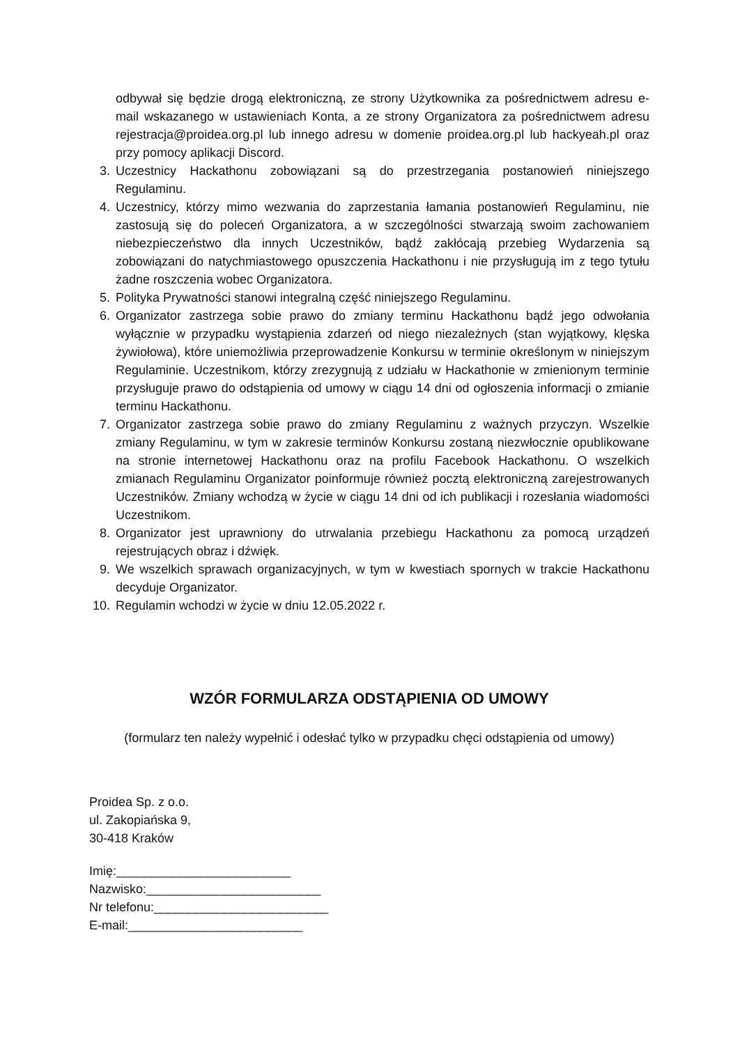odbywał się będzie drogą elektroniczną, ze strony Użytkownika za pośrednictwem adresu e-mail wskazanego w ustawieniach Konta, a ze strony Organizatora za pośrednictwem adresu rejestracja@proidea.org.pl lub innego adresu w domenie proidea.org.pl lub hackyeah.pl oraz przy pomocy aplikacji Discord.
3. Uczestnicy Hackathonu zobowiązani są do przestrzegania postanowień niniejszego Regulaminu.
4. Uczestnicy, którzy mimo wezwania do zaprzestania łamania postanowień Regulaminu, nie zastosują się do poleceń Organizatora, a w szczególności stwarzają swoim zachowaniem niebezpieczeństwo dla innych Uczestników, bądź zakłócają przebieg Wydarzenia są zobowiązani do natychmiastowego opuszczenia Hackathonu i nie przysługują im z tego tytułu żadne roszczenia wobec Organizatora.
5. Polityka Prywatności stanowi integralną część niniejszego Regulaminu.
6. Organizator zastrzega sobie prawo do zmiany terminu Hackathonu bądź jego odwołania wyłącznie w przypadku wystąpienia zdarzeń od niego niezależnych (stan wyjątkowy, klęska żywiołowa), które uniemożliwia przeprowadzenie Konkursu w terminie określonym w niniejszym Regulaminie. Uczestnikom, którzy zrezygnują z udziału w Hackathonie w zmienionym terminie przysługuje prawo do odstąpienia od umowy w ciągu 14 dni od ogłoszenia informacji o zmianie terminu Hackathonu.
7. Organizator zastrzega sobie prawo do zmiany Regulaminu z ważnych przyczyn. Wszelkie zmiany Regulaminu, w tym w zakresie terminów Konkursu zostaną niezwłocznie opublikowane na stronie internetowej Hackathonu oraz na profilu Facebook Hackathonu. O wszelkich zmianach Regulaminu Organizator poinformuje również pocztą elektroniczną zarejestrowanych Uczestników. Zmiany wchodzą w życie w ciągu 14 dni od ich publikacji i rozesłania wiadomości Uczestnikom.
8. Organizator jest uprawniony do utrwalania przebiegu Hackathonu za pomocą urządzeń rejestrujących obraz i dźwięk.
9. We wszelkich sprawach organizacyjnych, w tym w kwestiach spornych w trakcie Hackathonu decyduje Organizator.
10. Regulamin wchodzi w życie w dniu 12.05.2022 r.
WZÓR FORMULARZA ODSTĄPIENIA OD UMOWY
(formularz ten należy wypełnić i odesłać tylko w przypadku chęci odstąpienia od umowy)
Proidea Sp. z o.o.
ul. Zakopiańska 9,
30-418 Kraków
Imię:_________________________
Nazwisko:_________________________
Nr telefonu:_________________________
E-mail:_________________________